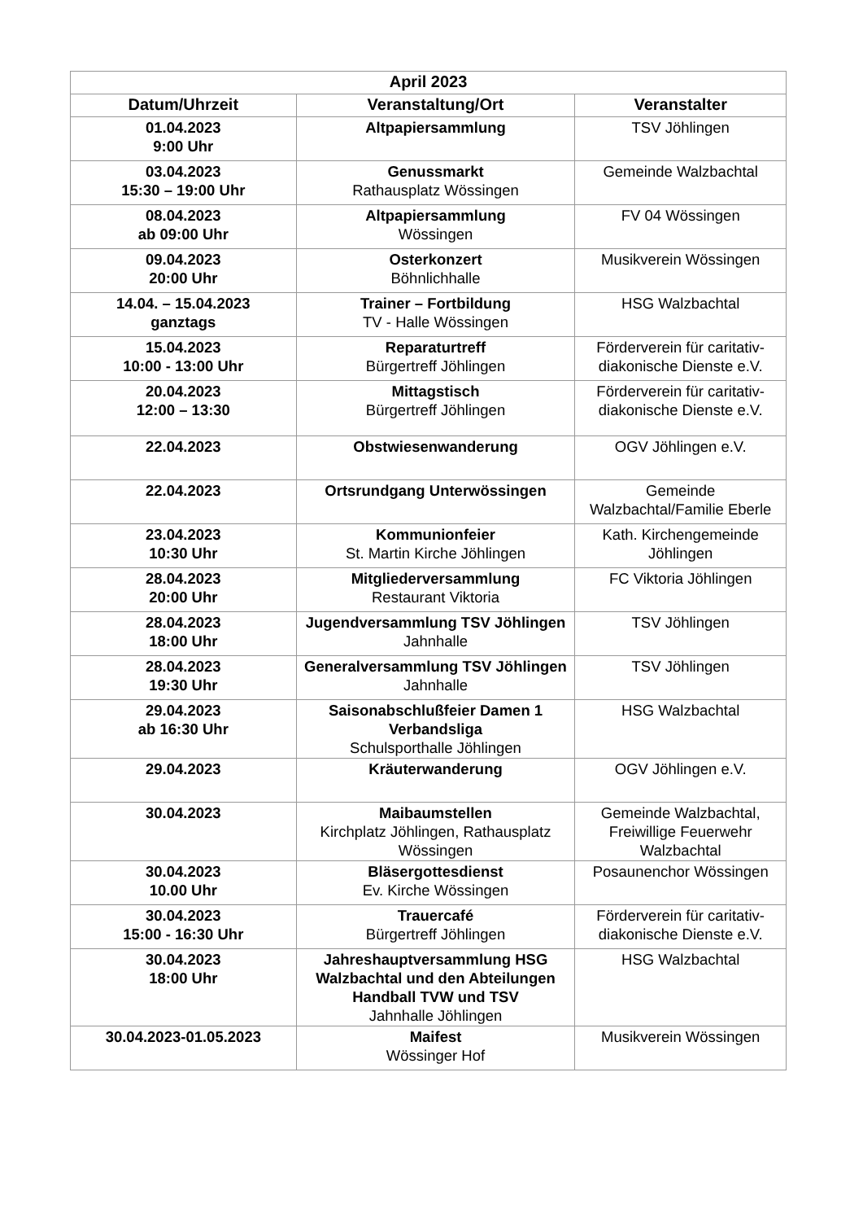| April 2023 | | |
| --- | --- | --- |
| Datum/Uhrzeit | Veranstaltung/Ort | Veranstalter |
| 01.04.2023 9:00 Uhr | Altpapiersammlung | TSV Jöhlingen |
| 03.04.2023 15:30 – 19:00 Uhr | Genussmarkt Rathausplatz Wössingen | Gemeinde Walzbachtal |
| 08.04.2023 ab 09:00 Uhr | Altpapiersammlung Wössingen | FV 04 Wössingen |
| 09.04.2023 20:00 Uhr | Osterkonzert Böhnlichhalle | Musikverein Wössingen |
| 14.04. – 15.04.2023 ganztags | Trainer – Fortbildung TV - Halle Wössingen | HSG Walzbachtal |
| 15.04.2023 10:00 - 13:00 Uhr | Reparaturtreff Bürgertreff Jöhlingen | Förderverein für caritativ-diakonische Dienste e.V. |
| 20.04.2023 12:00 – 13:30 | Mittagstisch Bürgertreff Jöhlingen | Förderverein für caritativ-diakonische Dienste e.V. |
| 22.04.2023 | Obstwiesenwanderung | OGV Jöhlingen e.V. |
| 22.04.2023 | Ortsrundgang Unterwössingen | Gemeinde Walzbachtal/Familie Eberle |
| 23.04.2023 10:30 Uhr | Kommunionfeier St. Martin Kirche Jöhlingen | Kath. Kirchengemeinde Jöhlingen |
| 28.04.2023 20:00 Uhr | Mitgliederversammlung Restaurant Viktoria | FC Viktoria Jöhlingen |
| 28.04.2023 18:00 Uhr | Jugendversammlung TSV Jöhlingen Jahnhalle | TSV Jöhlingen |
| 28.04.2023 19:30 Uhr | Generalversammlung TSV Jöhlingen Jahnhalle | TSV Jöhlingen |
| 29.04.2023 ab 16:30 Uhr | Saisonabschlußfeier Damen 1 Verbandsliga Schulsporthalle Jöhlingen | HSG Walzbachtal |
| 29.04.2023 | Kräuterwanderung | OGV Jöhlingen e.V. |
| 30.04.2023 | Maibaumstellen Kirchplatz Jöhlingen, Rathausplatz Wössingen | Gemeinde Walzbachtal, Freiwillige Feuerwehr Walzbachtal |
| 30.04.2023 10.00 Uhr | Bläsergottesdienst Ev. Kirche Wössingen | Posaunenchor Wössingen |
| 30.04.2023 15:00 - 16:30 Uhr | Trauercafé Bürgertreff Jöhlingen | Förderverein für caritativ-diakonische Dienste e.V. |
| 30.04.2023 18:00 Uhr | Jahreshauptversammlung HSG Walzbachtal und den Abteilungen Handball TVW und TSV Jahnhalle Jöhlingen | HSG Walzbachtal |
| 30.04.2023-01.05.2023 | Maifest Wössinger Hof | Musikverein Wössingen |